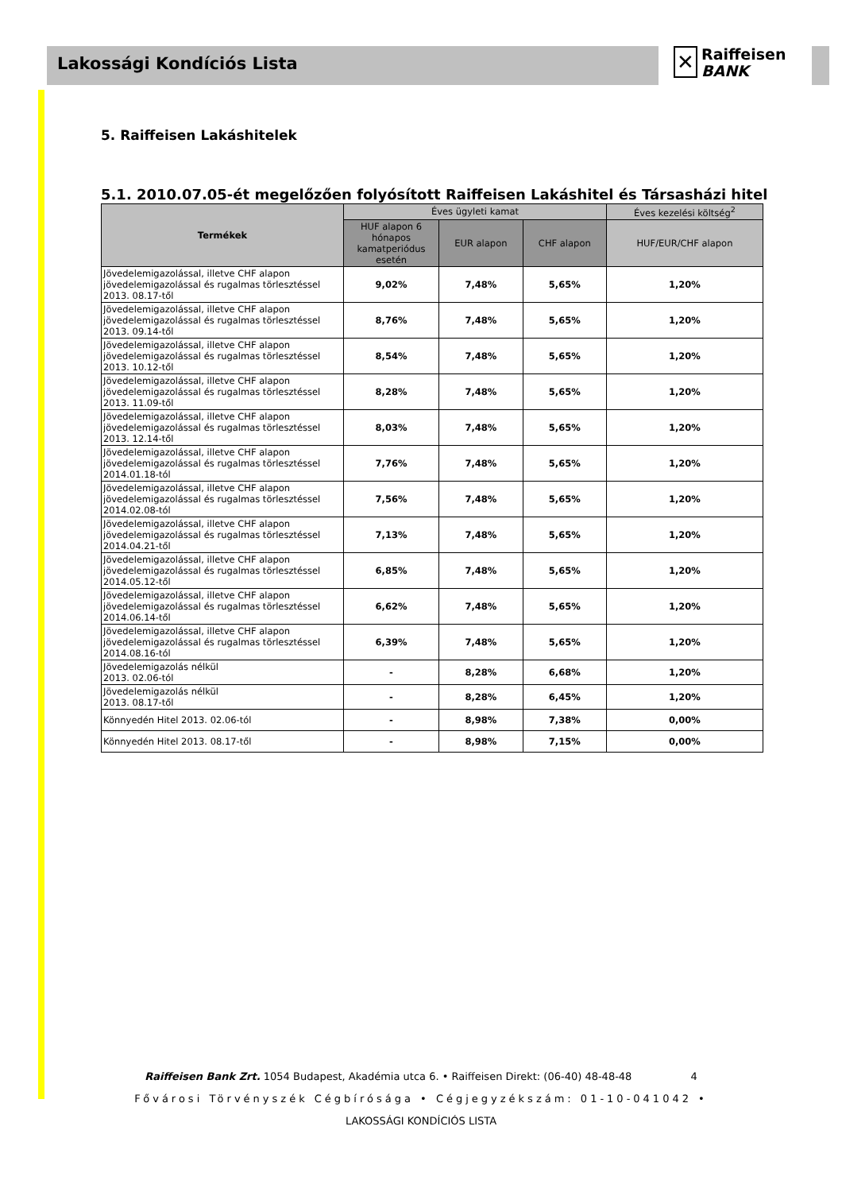Lakossági Kondíciós Lista
✕ Raiffeisen
BANK
5. Raiffeisen Lakáshitelek
5.1. 2010.07.05-ét megelőzően folyósított Raiffeisen Lakáshitel és Társasházi hitel
| Termékek | Éves ügyleti kamat | | | Éves kezelési költség<sup>2</sup> |
| --- | --- | --- | --- | --- |
| | HUF alapon 6 hónapos kamatperiódus esetén | EUR alapon | CHF alapon | HUF/EUR/CHF alapon |
| Jövedelemigazolással, illetve CHF alapon jövedelemigazolással és rugalmas törlesztéssel 2013. 08.17-től | 9,02% | 7,48% | 5,65% | 1,20% |
| Jövedelemigazolással, illetve CHF alapon jövedelemigazolással és rugalmas törlesztéssel 2013. 09.14-től | 8,76% | 7,48% | 5,65% | 1,20% |
| Jövedelemigazolással, illetve CHF alapon jövedelemigazolással és rugalmas törlesztéssel 2013. 10.12-től | 8,54% | 7,48% | 5,65% | 1,20% |
| Jövedelemigazolással, illetve CHF alapon jövedelemigazolással és rugalmas törlesztéssel 2013. 11.09-től | 8,28% | 7,48% | 5,65% | 1,20% |
| Jövedelemigazolással, illetve CHF alapon jövedelemigazolással és rugalmas törlesztéssel 2013. 12.14-től | 8,03% | 7,48% | 5,65% | 1,20% |
| Jövedelemigazolással, illetve CHF alapon jövedelemigazolással és rugalmas törlesztéssel 2014.01.18-tól | 7,76% | 7,48% | 5,65% | 1,20% |
| Jövedelemigazolással, illetve CHF alapon jövedelemigazolással és rugalmas törlesztéssel 2014.02.08-tól | 7,56% | 7,48% | 5,65% | 1,20% |
| Jövedelemigazolással, illetve CHF alapon jövedelemigazolással és rugalmas törlesztéssel 2014.04.21-től | 7,13% | 7,48% | 5,65% | 1,20% |
| Jövedelemigazolással, illetve CHF alapon jövedelemigazolással és rugalmas törlesztéssel 2014.05.12-től | 6,85% | 7,48% | 5,65% | 1,20% |
| Jövedelemigazolással, illetve CHF alapon jövedelemigazolással és rugalmas törlesztéssel 2014.06.14-től | 6,62% | 7,48% | 5,65% | 1,20% |
| Jövedelemigazolással, illetve CHF alapon jövedelemigazolással és rugalmas törlesztéssel 2014.08.16-tól | 6,39% | 7,48% | 5,65% | 1,20% |
| Jövedelemigazolás nélkül 2013. 02.06-tól | - | 8,28% | 6,68% | 1,20% |
| Jövedelemigazolás nélkül 2013. 08.17-től | - | 8,28% | 6,45% | 1,20% |
| Könnyedén Hitel 2013. 02.06-tól | - | 8,98% | 7,38% | 0,00% |
| Könnyedén Hitel 2013. 08.17-től | - | 8,98% | 7,15% | 0,00% |
Raiffeisen Bank Zrt. 1054 Budapest, Akadémia utca 6. • Raiffeisen Direkt: (06-40) 48-48-48 4
Fővárosi Törvényszék Cégbírósága • Cégjegyzékszám: 01-10-041042 •
LAKOSSÁGI KONDÍCIÓS LISTA